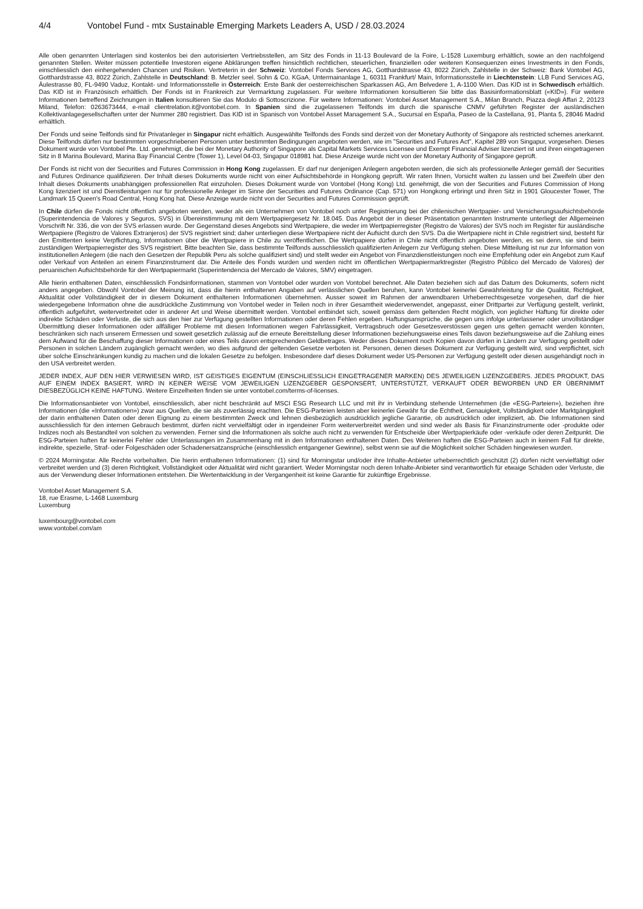4/4 Vontobel Fund - mtx Sustainable Emerging Markets Leaders A, USD / 28.03.2024
Alle oben genannten Unterlagen sind kostenlos bei den autorisierten Vertriebsstellen, am Sitz des Fonds in 11-13 Boulevard de la Foire, L-1528 Luxemburg erhältlich, sowie an den nachfolgend genannten Stellen. Weiter müssen potentielle Investoren eigene Abklärungen treffen hinsichtlich rechtlichen, steuerlichen, finanziellen oder weiteren Konsequenzen eines Investments in den Fonds, einschliesslich den einhergehenden Chancen und Risiken. Vertreterin in der Schweiz: Vontobel Fonds Services AG, Gotthardstrasse 43, 8022 Zürich, Zahlstelle in der Schweiz: Bank Vontobel AG, Gotthardstrasse 43, 8022 Zürich, Zahlstelle in Deutschland: B. Metzler seel. Sohn & Co. KGaA, Untermainanlage 1, 60311 Frankfurt/ Main, Informationsstelle in Liechtenstein: LLB Fund Services AG, Äulestrasse 80, FL-9490 Vaduz, Kontakt- und Informationsstelle in Österreich: Erste Bank der oesterreichischen Sparkassen AG, Am Belvedere 1, A-1100 Wien. Das KID ist in Schwedisch erhältlich. Das KID ist in Französisch erhältlich. Der Fonds ist in Frankreich zur Vermarktung zugelassen. Für weitere Informationen konsultieren Sie bitte das Basisinformationsblatt («KID»). Für weitere Informationen betreffend Zeichnungen in Italien konsultieren Sie das Modulo di Sottoscrizione. Für weitere Informationen: Vontobel Asset Management S.A., Milan Branch, Piazza degli Affari 2, 20123 Miland, Telefon: 0263673444, e-mail clientrelation.it@vontobel.com. In Spanien sind die zugelassenen Teilfonds im durch die spanische CNMV geführten Register der ausländischen Kollektivanlagegesellschaften unter der Nummer 280 registriert. Das KID ist in Spanisch von Vontobel Asset Management S.A., Sucursal en España, Paseo de la Castellana, 91, Planta 5, 28046 Madrid erhältlich.
Der Fonds und seine Teilfonds sind für Privatanleger in Singapur nicht erhältlich. Ausgewählte Teilfonds des Fonds sind derzeit von der Monetary Authority of Singapore als restricted schemes anerkannt. Diese Teilfonds dürfen nur bestimmten vorgeschriebenen Personen unter bestimmten Bedingungen angeboten werden, wie im "Securities and Futures Act", Kapitel 289 von Singapur, vorgesehen. Dieses Dokument wurde von Vontobel Pte. Ltd. genehmigt, die bei der Monetary Authority of Singapore als Capital Markets Services Licensee und Exempt Financial Adviser lizenziert ist und ihren eingetragenen Sitz in 8 Marina Boulevard, Marina Bay Financial Centre (Tower 1), Level 04-03, Singapur 018981 hat. Diese Anzeige wurde nicht von der Monetary Authority of Singapore geprüft.
Der Fonds ist nicht von der Securities and Futures Commission in Hong Kong zugelassen. Er darf nur denjenigen Anlegern angeboten werden, die sich als professionelle Anleger gemäß der Securities and Futures Ordinance qualifizieren. Der Inhalt dieses Dokuments wurde nicht von einer Aufsichtsbehörde in Hongkong geprüft. Wir raten Ihnen, Vorsicht walten zu lassen und bei Zweifeln über den Inhalt dieses Dokuments unabhängigen professionellen Rat einzuholen. Dieses Dokument wurde von Vontobel (Hong Kong) Ltd. genehmigt, die von der Securities and Futures Commission of Hong Kong lizenziert ist und Dienstleistungen nur für professionelle Anleger im Sinne der Securities and Futures Ordinance (Cap. 571) von Hongkong erbringt und ihren Sitz in 1901 Gloucester Tower, The Landmark 15 Queen's Road Central, Hong Kong hat. Diese Anzeige wurde nicht von der Securities and Futures Commission geprüft.
In Chile dürfen die Fonds nicht öffentlich angeboten werden, weder als ein Unternehmen von Vontobel noch unter Registrierung bei der chilenischen Wertpapier- und Versicherungsaufsichtsbehörde (Superintendencia de Valores y Seguros, SVS) in Übereinstimmung mit dem Wertpapiergesetz Nr. 18.045. Das Angebot der in dieser Präsentation genannten Instrumente unterliegt der Allgemeinen Vorschrift Nr. 336, die von der SVS erlassen wurde. Der Gegenstand dieses Angebots sind Wertpapiere, die weder im Wertpapierregister (Registro de Valores) der SVS noch im Register für ausländische Wertpapiere (Registro de Valores Extranjeros) der SVS registriert sind; daher unterliegen diese Wertpapiere nicht der Aufsicht durch den SVS. Da die Wertpapiere nicht in Chile registriert sind, besteht für den Emittenten keine Verpflichtung, Informationen über die Wertpapiere in Chile zu veröffentlichen. Die Wertpapiere dürfen in Chile nicht öffentlich angeboten werden, es sei denn, sie sind beim zuständigen Wertpapierregister des SVS registriert. Bitte beachten Sie, dass bestimmte Teilfonds ausschliesslich qualifizierten Anlegern zur Verfügung stehen. Diese Mitteilung ist nur zur Information von institutionellen Anlegern (die nach den Gesetzen der Republik Peru als solche qualifiziert sind) und stellt weder ein Angebot von Finanzdienstleistungen noch eine Empfehlung oder ein Angebot zum Kauf oder Verkauf von Anteilen an einem Finanzinstrument dar. Die Anteile des Fonds wurden und werden nicht im öffentlichen Wertpapiermarktregister (Registro Público del Mercado de Valores) der peruanischen Aufsichtsbehörde für den Wertpapiermarkt (Superintendencia del Mercado de Valores, SMV) eingetragen.
Alle hierin enthaltenen Daten, einschliesslich Fondsinformationen, stammen von Vontobel oder wurden von Vontobel berechnet. Alle Daten beziehen sich auf das Datum des Dokuments, sofern nicht anders angegeben. Obwohl Vontobel der Meinung ist, dass die hierin enthaltenen Angaben auf verlässlichen Quellen beruhen, kann Vontobel keinerlei Gewährleistung für die Qualität, Richtigkeit, Aktualität oder Vollständigkeit der in diesem Dokument enthaltenen Informationen übernehmen. Ausser soweit im Rahmen der anwendbaren Urheberrechtsgesetze vorgesehen, darf die hier wiedergegebene Information ohne die ausdrückliche Zustimmung von Vontobel weder in Teilen noch in ihrer Gesamtheit wiederverwendet, angepasst, einer Drittpartei zur Verfügung gestellt, verlinkt, öffentlich aufgeführt, weiterverbreitet oder in anderer Art und Weise übermittelt werden. Vontobel entbindet sich, soweit gemäss dem geltenden Recht möglich, von jeglicher Haftung für direkte oder indirekte Schäden oder Verluste, die sich aus den hier zur Verfügung gestellten Informationen oder deren Fehlen ergeben. Haftungsansprüche, die gegen uns infolge unterlassener oder unvollständiger Übermittlung dieser Informationen oder allfälliger Probleme mit diesen Informationen wegen Fahrlässigkeit, Vertragsbruch oder Gesetzesverstössen gegen uns gelten gemacht werden könnten, beschränken sich nach unserem Ermessen und soweit gesetzlich zulässig auf die erneute Bereitstellung dieser Informationen beziehungsweise eines Teils davon beziehungsweise auf die Zahlung eines dem Aufwand für die Beschaffung dieser Informationen oder eines Teils davon entsprechenden Geldbetrages. Weder dieses Dokument noch Kopien davon dürfen in Ländern zur Verfügung gestellt oder Personen in solchen Ländern zugänglich gemacht werden, wo dies aufgrund der geltenden Gesetze verboten ist. Personen, denen dieses Dokument zur Verfügung gestellt wird, sind verpflichtet, sich über solche Einschränkungen kundig zu machen und die lokalen Gesetze zu befolgen. Insbesondere darf dieses Dokument weder US-Personen zur Verfügung gestellt oder diesen ausgehändigt noch in den USA verbreitet werden.
JEDER INDEX, AUF DEN HIER VERWIESEN WIRD, IST GEISTIGES EIGENTUM (EINSCHLIESSLICH EINGETRAGENER MARKEN) DES JEWEILIGEN LIZENZGEBERS. JEDES PRODUKT, DAS AUF EINEM INDEX BASIERT, WIRD IN KEINER WEISE VOM JEWEILIGEN LIZENZGEBER GESPONSERT, UNTERSTÜTZT, VERKAUFT ODER BEWORBEN UND ER ÜBERNIMMT DIESBEZÜGLICH KEINE HAFTUNG. Weitere Einzelheiten finden sie unter vontobel.com/terms-of-licenses.
Die Informationsanbieter von Vontobel, einschliesslich, aber nicht beschränkt auf MSCI ESG Research LLC und mit ihr in Verbindung stehende Unternehmen (die «ESG-Parteien»), beziehen ihre Informationen (die «Informationen») zwar aus Quellen, die sie als zuverlässig erachten. Die ESG-Parteien leisten aber keinerlei Gewähr für die Echtheit, Genauigkeit, Vollständigkeit oder Marktgängigkeit der darin enthaltenen Daten oder deren Eignung zu einem bestimmten Zweck und lehnen diesbezüglich ausdrücklich jegliche Garantie, ob ausdrücklich oder impliziert, ab. Die Informationen sind ausschliesslich für den internen Gebrauch bestimmt, dürfen nicht vervielfältigt oder in irgendeiner Form weiterverbreitet werden und sind weder als Basis für Finanzinstrumente oder -produkte oder Indizes noch als Bestandteil von solchen zu verwenden. Ferner sind die Informationen als solche auch nicht zu verwenden für Entscheide über Wertpapierkäufe oder -verkäufe oder deren Zeitpunkt. Die ESG-Parteien haften für keinerlei Fehler oder Unterlassungen im Zusammenhang mit in den Informationen enthaltenen Daten. Des Weiteren haften die ESG-Parteien auch in keinem Fall für direkte, indirekte, spezielle, Straf- oder Folgeschäden oder Schadenersatzansprüche (einschliesslich entgangener Gewinne), selbst wenn sie auf die Möglichkeit solcher Schäden hingewiesen wurden.
© 2024 Morningstar. Alle Rechte vorbehalten. Die hierin enthaltenen Informationen: (1) sind für Morningstar und/oder ihre Inhalte-Anbieter urheberrechtlich geschützt (2) dürfen nicht vervielfältigt oder verbreitet werden und (3) deren Richtigkeit, Vollständigkeit oder Aktualität wird nicht garantiert. Weder Morningstar noch deren Inhalte-Anbieter sind verantwortlich für etwaige Schäden oder Verluste, die aus der Verwendung dieser Informationen entstehen. Die Wertentwicklung in der Vergangenheit ist keine Garantie für zukünftige Ergebnisse.
Vontobel Asset Management S.A.
18, rue Erasme, L-1468 Luxemburg
Luxemburg
luxembourg@vontobel.com
www.vontobel.com/am